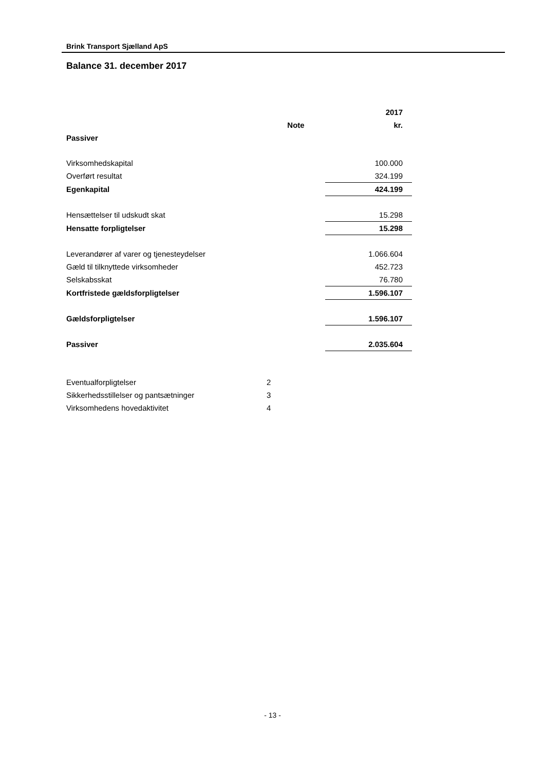Brink Transport Sjælland ApS
Balance 31. december 2017
| | | 2017 |
| --- | --- | --- |
| | Note | kr. |
| Passiver | | |
| Virksomhedskapital | | 100.000 |
| Overført resultat | | 324.199 |
| Egenkapital | | 424.199 |
| Hensættelser til udskudt skat | | 15.298 |
| Hensatte forpligtelser | | 15.298 |
| Leverandører af varer og tjenesteydelser | | 1.066.604 |
| Gæld til tilknyttede virksomheder | | 452.723 |
| Selskabsskat | | 76.780 |
| Kortfristede gældsforpligtelser | | 1.596.107 |
| Gældsforpligtelser | | 1.596.107 |
| Passiver | | 2.035.604 |
| Eventualforpligtelser | 2 | |
| Sikkerhedsstillelser og pantsætninger | 3 | |
| Virksomhedens hovedaktivitet | 4 | |
- 13 -